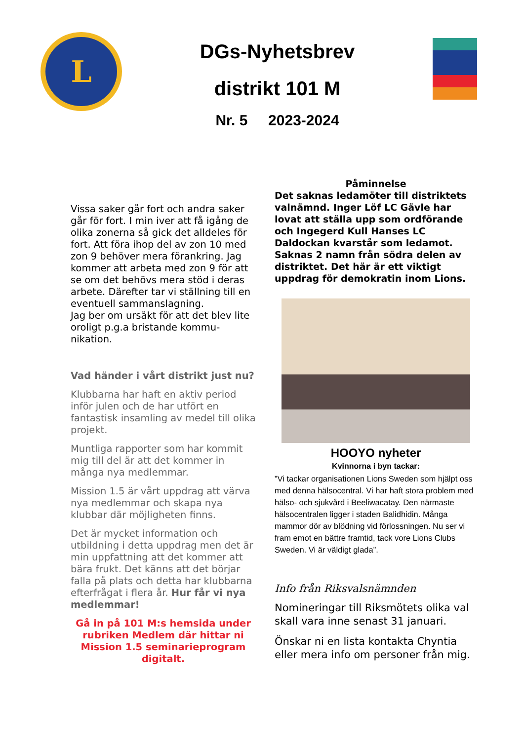L
DGs-Nyhetsbrev
distrikt 101 M
Nr. 5 2023-2024
Vissa saker går fort och andra saker går för fort. I min iver att få igång de olika zonerna så gick det alldeles för fort. Att föra ihop del av zon 10 med zon 9 behöver mera förankring. Jag kommer att arbeta med zon 9 för att se om det behövs mera stöd i deras arbete. Därefter tar vi ställning till en eventuell sammanslagning.
Jag ber om ursäkt för att det blev lite oroligt p.g.a bristande kommu-nikation.
Vad händer i vårt distrikt just nu?
Klubbarna har haft en aktiv period inför julen och de har utfört en fantastisk insamling av medel till olika projekt.
Muntliga rapporter som har kommit mig till del är att det kommer in många nya medlemmar.
Mission 1.5 är vårt uppdrag att värva nya medlemmar och skapa nya klubbar där möjligheten finns.
Det är mycket information och utbildning i detta uppdrag men det är min uppfattning att det kommer att bära frukt. Det känns att det börjar falla på plats och detta har klubbarna efterfrågat i flera år. Hur får vi nya medlemmar!
Gå in på 101 M:s hemsida under rubriken Medlem där hittar ni Mission 1.5 seminarieprogram digitalt.
Påminnelse
Det saknas ledamöter till distriktets valnämnd. Inger Löf LC Gävle har lovat att ställa upp som ordförande och Ingegerd Kull Hanses LC Daldockan kvarstår som ledamot. Saknas 2 namn från södra delen av distriktet. Det här är ett viktigt uppdrag för demokratin inom Lions.
HOOYO nyheter
Kvinnorna i byn tackar:
”Vi tackar organisationen Lions Sweden som hjälpt oss med denna hälsocentral. Vi har haft stora problem med hälso- och sjukvård i Beeliwacatay. Den närmaste hälsocentralen ligger i staden Balidhidin. Många mammor dör av blödning vid förlossningen. Nu ser vi fram emot en bättre framtid, tack vore Lions Clubs Sweden. Vi är väldigt glada”.
Info från Riksvalsnämnden
Nomineringar till Riksmötets olika val skall vara inne senast 31 januari.
Önskar ni en lista kontakta Chyntia eller mera info om personer från mig.